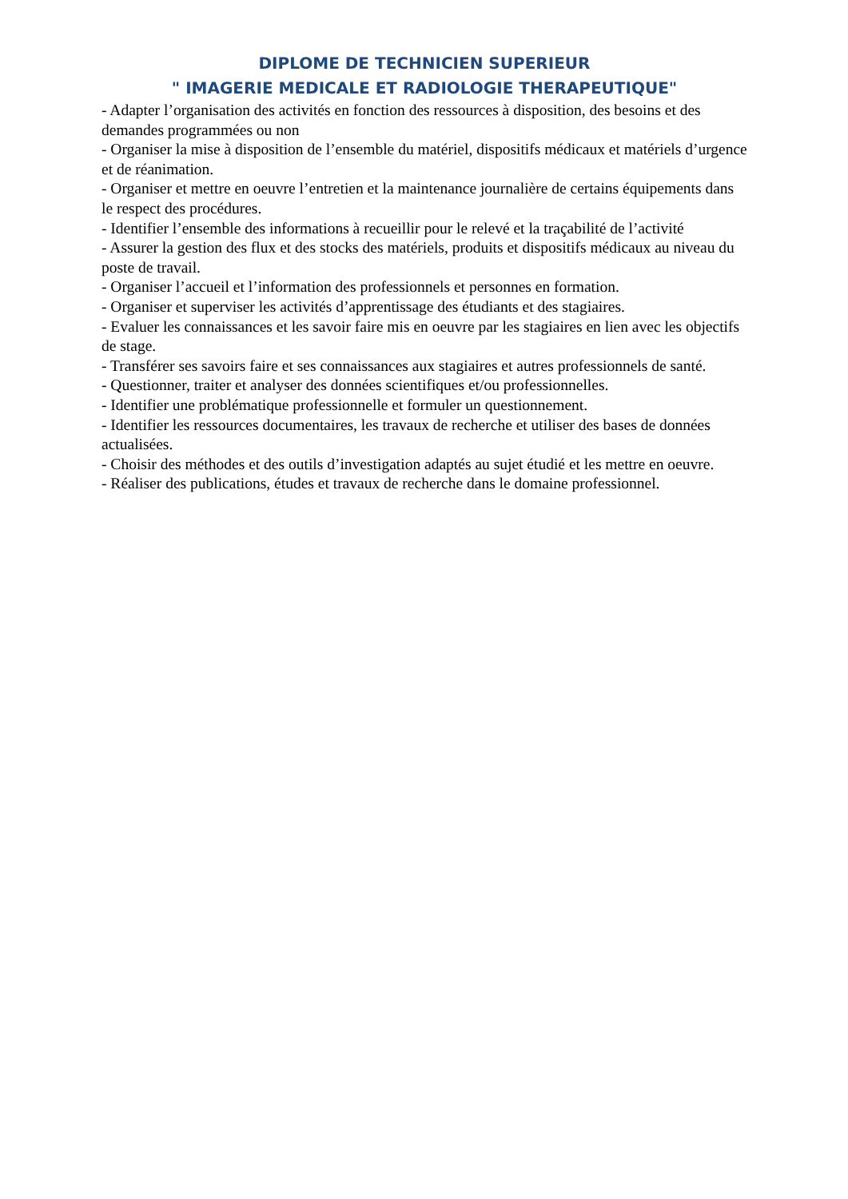DIPLOME DE TECHNICIEN SUPERIEUR
" IMAGERIE MEDICALE ET RADIOLOGIE THERAPEUTIQUE"
- Adapter l’organisation des activités en fonction des ressources à disposition, des besoins et des demandes programmées ou non
- Organiser la mise à disposition de l’ensemble du matériel, dispositifs médicaux et matériels d’urgence et de réanimation.
- Organiser et mettre en oeuvre l’entretien et la maintenance journalière de certains équipements dans le respect des procédures.
- Identifier l’ensemble des informations à recueillir pour le relevé et la traçabilité de l’activité
- Assurer la gestion des flux et des stocks des matériels, produits et dispositifs médicaux au niveau du poste de travail.
- Organiser l’accueil et l’information des professionnels et personnes en formation.
- Organiser et superviser les activités d’apprentissage des étudiants et des stagiaires.
- Evaluer les connaissances et les savoir faire mis en oeuvre par les stagiaires en lien avec les objectifs de stage.
- Transférer ses savoirs faire et ses connaissances aux stagiaires et autres professionnels de santé.
- Questionner, traiter et analyser des données scientifiques et/ou professionnelles.
- Identifier une problématique professionnelle et formuler un questionnement.
- Identifier les ressources documentaires, les travaux de recherche et utiliser des bases de données actualisées.
- Choisir des méthodes et des outils d’investigation adaptés au sujet étudié et les mettre en oeuvre.
- Réaliser des publications, études et travaux de recherche dans le domaine professionnel.